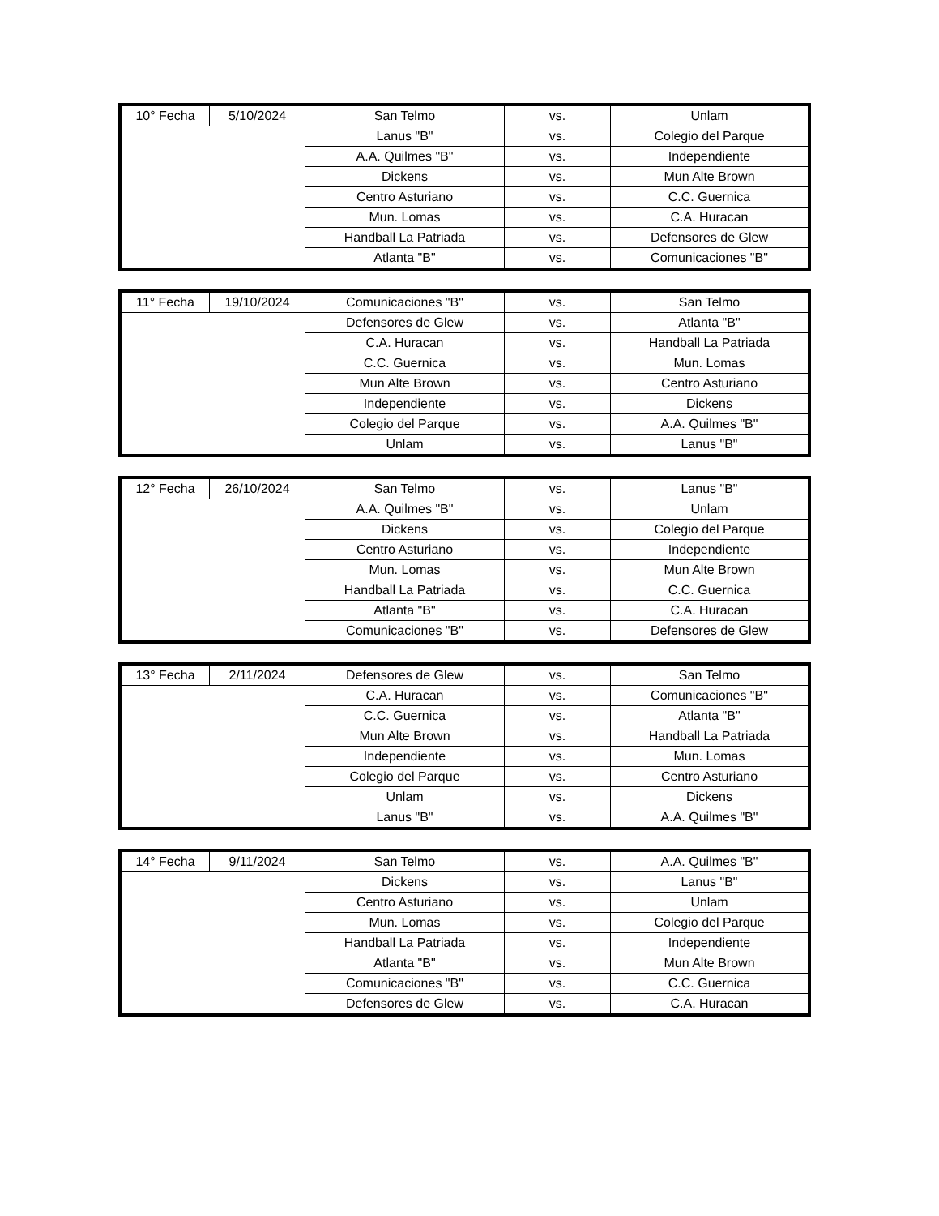| 10° Fecha | 5/10/2024 | San Telmo | vs. | Unlam |
| | | Lanus "B" | vs. | Colegio del Parque |
| | | A.A. Quilmes "B" | vs. | Independiente |
| | | Dickens | vs. | Mun Alte Brown |
| | | Centro Asturiano | vs. | C.C. Guernica |
| | | Mun. Lomas | vs. | C.A. Huracan |
| | | Handball La Patriada | vs. | Defensores de Glew |
| | | Atlanta "B" | vs. | Comunicaciones "B" |
| 11° Fecha | 19/10/2024 | Comunicaciones "B" | vs. | San Telmo |
| | | Defensores de Glew | vs. | Atlanta "B" |
| | | C.A. Huracan | vs. | Handball La Patriada |
| | | C.C. Guernica | vs. | Mun. Lomas |
| | | Mun Alte Brown | vs. | Centro Asturiano |
| | | Independiente | vs. | Dickens |
| | | Colegio del Parque | vs. | A.A. Quilmes "B" |
| | | Unlam | vs. | Lanus "B" |
| 12° Fecha | 26/10/2024 | San Telmo | vs. | Lanus "B" |
| | | A.A. Quilmes "B" | vs. | Unlam |
| | | Dickens | vs. | Colegio del Parque |
| | | Centro Asturiano | vs. | Independiente |
| | | Mun. Lomas | vs. | Mun Alte Brown |
| | | Handball La Patriada | vs. | C.C. Guernica |
| | | Atlanta "B" | vs. | C.A. Huracan |
| | | Comunicaciones "B" | vs. | Defensores de Glew |
| 13° Fecha | 2/11/2024 | Defensores de Glew | vs. | San Telmo |
| | | C.A. Huracan | vs. | Comunicaciones "B" |
| | | C.C. Guernica | vs. | Atlanta "B" |
| | | Mun Alte Brown | vs. | Handball La Patriada |
| | | Independiente | vs. | Mun. Lomas |
| | | Colegio del Parque | vs. | Centro Asturiano |
| | | Unlam | vs. | Dickens |
| | | Lanus "B" | vs. | A.A. Quilmes "B" |
| 14° Fecha | 9/11/2024 | San Telmo | vs. | A.A. Quilmes "B" |
| | | Dickens | vs. | Lanus "B" |
| | | Centro Asturiano | vs. | Unlam |
| | | Mun. Lomas | vs. | Colegio del Parque |
| | | Handball La Patriada | vs. | Independiente |
| | | Atlanta "B" | vs. | Mun Alte Brown |
| | | Comunicaciones "B" | vs. | C.C. Guernica |
| | | Defensores de Glew | vs. | C.A. Huracan |